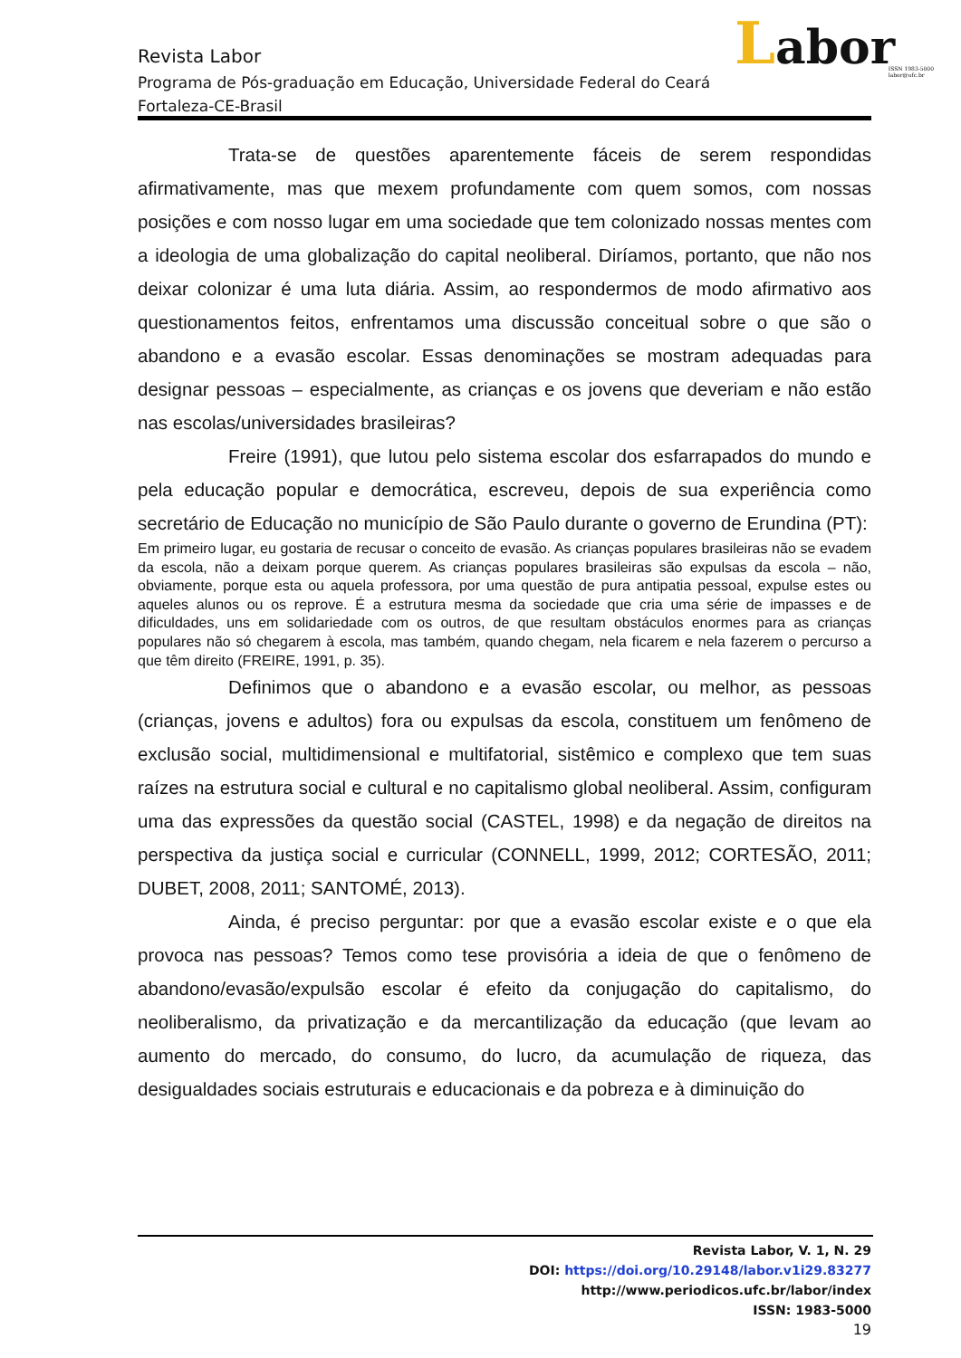Revista Labor
Programa de Pós-graduação em Educação, Universidade Federal do Ceará
Fortaleza-CE-Brasil
Labor
ISSN 1983-5000
labor@ufc.br
Trata-se de questões aparentemente fáceis de serem respondidas afirmativamente, mas que mexem profundamente com quem somos, com nossas posições e com nosso lugar em uma sociedade que tem colonizado nossas mentes com a ideologia de uma globalização do capital neoliberal. Diríamos, portanto, que não nos deixar colonizar é uma luta diária. Assim, ao respondermos de modo afirmativo aos questionamentos feitos, enfrentamos uma discussão conceitual sobre o que são o abandono e a evasão escolar. Essas denominações se mostram adequadas para designar pessoas – especialmente, as crianças e os jovens que deveriam e não estão nas escolas/universidades brasileiras?
Freire (1991), que lutou pelo sistema escolar dos esfarrapados do mundo e pela educação popular e democrática, escreveu, depois de sua experiência como secretário de Educação no município de São Paulo durante o governo de Erundina (PT):
Em primeiro lugar, eu gostaria de recusar o conceito de evasão. As crianças populares brasileiras não se evadem da escola, não a deixam porque querem. As crianças populares brasileiras são expulsas da escola – não, obviamente, porque esta ou aquela professora, por uma questão de pura antipatia pessoal, expulse estes ou aqueles alunos ou os reprove. É a estrutura mesma da sociedade que cria uma série de impasses e de dificuldades, uns em solidariedade com os outros, de que resultam obstáculos enormes para as crianças populares não só chegarem à escola, mas também, quando chegam, nela ficarem e nela fazerem o percurso a que têm direito (FREIRE, 1991, p. 35).
Definimos que o abandono e a evasão escolar, ou melhor, as pessoas (crianças, jovens e adultos) fora ou expulsas da escola, constituem um fenômeno de exclusão social, multidimensional e multifatorial, sistêmico e complexo que tem suas raízes na estrutura social e cultural e no capitalismo global neoliberal. Assim, configuram uma das expressões da questão social (CASTEL, 1998) e da negação de direitos na perspectiva da justiça social e curricular (CONNELL, 1999, 2012; CORTESÃO, 2011; DUBET, 2008, 2011; SANTOMÉ, 2013).
Ainda, é preciso perguntar: por que a evasão escolar existe e o que ela provoca nas pessoas? Temos como tese provisória a ideia de que o fenômeno de abandono/evasão/expulsão escolar é efeito da conjugação do capitalismo, do neoliberalismo, da privatização e da mercantilização da educação (que levam ao aumento do mercado, do consumo, do lucro, da acumulação de riqueza, das desigualdades sociais estruturais e educacionais e da pobreza e à diminuição do
Revista Labor, V. 1, N. 29
DOI: https://doi.org/10.29148/labor.v1i29.83277
http://www.periodicos.ufc.br/labor/index
ISSN: 1983-5000
19